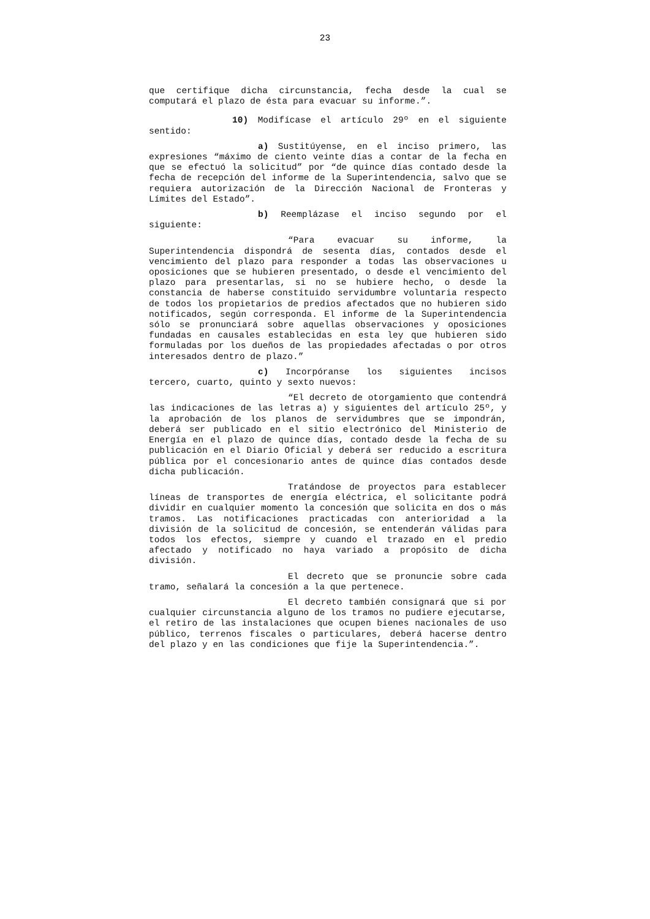23
que certifique dicha circunstancia, fecha desde la cual se computará el plazo de ésta para evacuar su informe.”.
10) Modifícase el artículo 29º en el siguiente sentido:
a) Sustitúyense, en el inciso primero, las expresiones “máximo de ciento veinte días a contar de la fecha en que se efectuó la solicitud” por “de quince días contado desde la fecha de recepción del informe de la Superintendencia, salvo que se requiera autorización de la Dirección Nacional de Fronteras y Límites del Estado”.
b) Reemplázase el inciso segundo por el siguiente:
“Para evacuar su informe, la Superintendencia dispondrá de sesenta días, contados desde el vencimiento del plazo para responder a todas las observaciones u oposiciones que se hubieren presentado, o desde el vencimiento del plazo para presentarlas, si no se hubiere hecho, o desde la constancia de haberse constituido servidumbre voluntaria respecto de todos los propietarios de predios afectados que no hubieren sido notificados, según corresponda. El informe de la Superintendencia sólo se pronunciará sobre aquellas observaciones y oposiciones fundadas en causales establecidas en esta ley que hubieren sido formuladas por los dueños de las propiedades afectadas o por otros interesados dentro de plazo.”
c) Incorpóranse los siguientes incisos tercero, cuarto, quinto y sexto nuevos:
“El decreto de otorgamiento que contendrá las indicaciones de las letras a) y siguientes del artículo 25º, y la aprobación de los planos de servidumbres que se impondrán, deberá ser publicado en el sitio electrónico del Ministerio de Energía en el plazo de quince días, contado desde la fecha de su publicación en el Diario Oficial y deberá ser reducido a escritura pública por el concesionario antes de quince días contados desde dicha publicación.
Tratándose de proyectos para establecer líneas de transportes de energía eléctrica, el solicitante podrá dividir en cualquier momento la concesión que solicita en dos o más tramos. Las notificaciones practicadas con anterioridad a la división de la solicitud de concesión, se entenderán válidas para todos los efectos, siempre y cuando el trazado en el predio afectado y notificado no haya variado a propósito de dicha división.
El decreto que se pronuncie sobre cada tramo, señalará la concesión a la que pertenece.
El decreto también consignará que si por cualquier circunstancia alguno de los tramos no pudiere ejecutarse, el retiro de las instalaciones que ocupen bienes nacionales de uso público, terrenos fiscales o particulares, deberá hacerse dentro del plazo y en las condiciones que fije la Superintendencia.”.